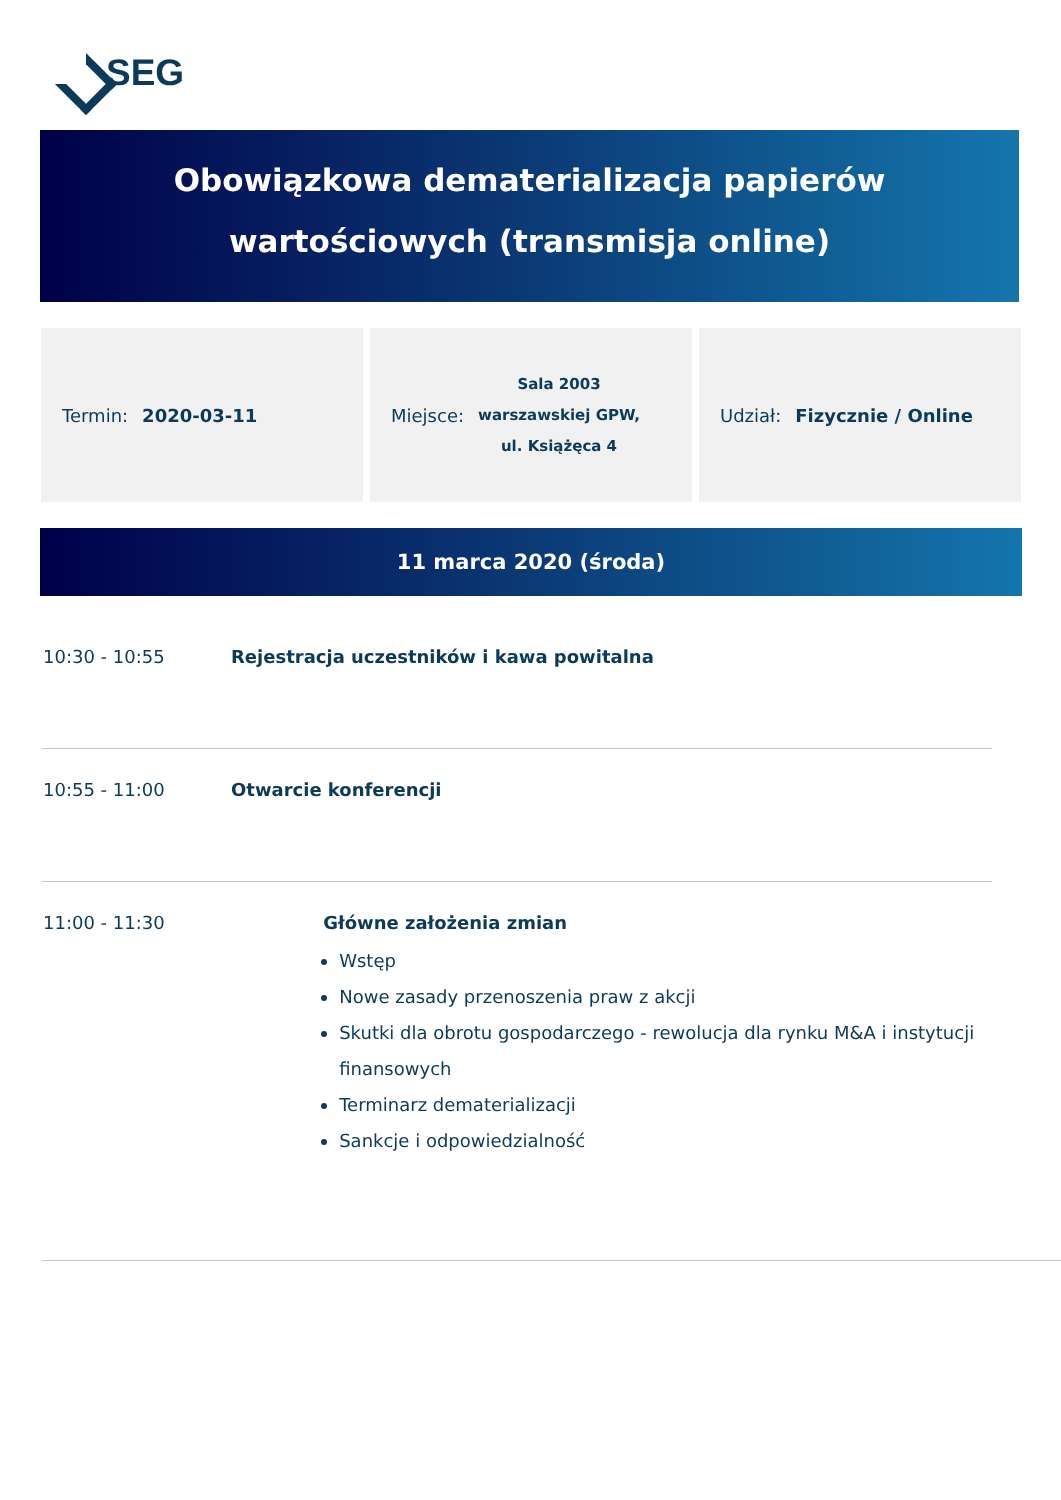SEG
Obowiązkowa dematerializacja papierów
wartościowych (transmisja online)
Termin: 2020-03-11 Miejsce:
Sala 2003
warszawskiej GPW,
ul. Książęca 4
Udział: Fizycznie / Online
11 marca 2020 (środa)
10:30 - 10:55 Rejestracja uczestników i kawa powitalna
10:55 - 11:00 Otwarcie konferencji
11:00 - 11:30 Główne założenia zmian
Wstęp
Nowe zasady przenoszenia praw z akcji
Skutki dla obrotu gospodarczego - rewolucja dla rynku M&A i instytucji finansowych
Terminarz dematerializacji
Sankcje i odpowiedzialność